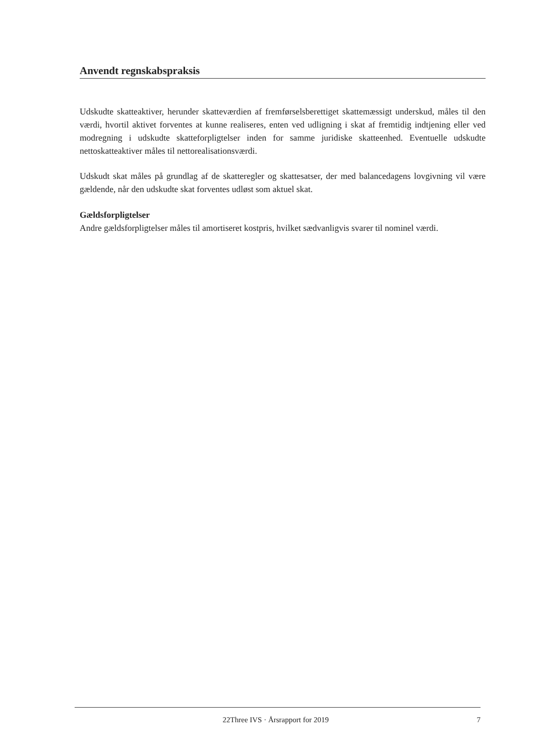Anvendt regnskabspraksis
Udskudte skatteaktiver, herunder skatteværdien af fremførselsberettiget skattemæssigt underskud, måles til den værdi, hvortil aktivet forventes at kunne realiseres, enten ved udligning i skat af fremtidig indtjening eller ved modregning i udskudte skatteforpligtelser inden for samme juridiske skatteenhed. Eventuelle udskudte nettoskatteaktiver måles til nettorealisationsværdi.
Udskudt skat måles på grundlag af de skatteregler og skattesatser, der med balancedagens lovgivning vil være gældende, når den udskudte skat forventes udløst som aktuel skat.
Gældsforpligtelser
Andre gældsforpligtelser måles til amortiseret kostpris, hvilket sædvanligvis svarer til nominel værdi.
22Three IVS · Årsrapport for 2019 7